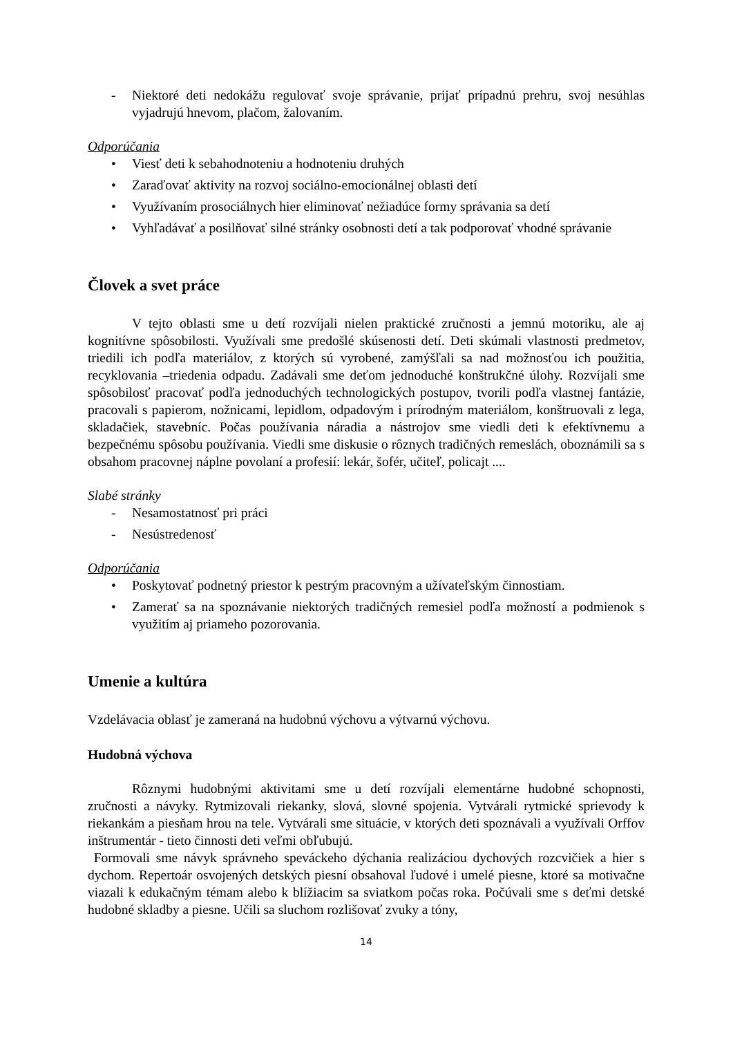- Niektoré deti nedokážu regulovať svoje správanie, prijať prípadnú prehru, svoj nesúhlas vyjadrujú hnevom, plačom, žalovaním.
Odporúčania
• Viesť deti k sebahodnoteniu a hodnoteniu druhých
• Zaraďovať aktivity na rozvoj sociálno-emocionálnej oblasti detí
• Využívaním prosociálnych hier eliminovať nežiadúce formy správania sa detí
• Vyhľadávať a posilňovať silné stránky osobnosti detí a tak podporovať vhodné správanie
Človek a svet práce
V tejto oblasti sme u detí rozvíjali nielen praktické zručnosti a jemnú motoriku, ale aj kognitívne spôsobilosti. Využívali sme predošlé skúsenosti detí. Deti skúmali vlastnosti predmetov, triedili ich podľa materiálov, z ktorých sú vyrobené, zamýšľali sa nad možnosťou ich použitia, recyklovania –triedenia odpadu. Zadávali sme deťom jednoduché konštrukčné úlohy. Rozvíjali sme spôsobilosť pracovať podľa jednoduchých technologických postupov, tvorili podľa vlastnej fantázie, pracovali s papierom, nožnicami, lepidlom, odpadovým i prírodným materiálom, konštruovali z lega, skladačiek, stavebníc. Počas používania náradia a nástrojov sme viedli deti k efektívnemu a bezpečnému spôsobu používania. Viedli sme diskusie o rôznych tradičných remeslách, oboznámili sa s obsahom pracovnej náplne povolaní a profesií: lekár, šofér, učiteľ, policajt ....
Slabé stránky
- Nesamostatnosť pri práci
- Nesústredenosť
Odporúčania
• Poskytovať podnetný priestor k pestrým pracovným a užívateľským činnostiam.
• Zamerať sa na spoznávanie niektorých tradičných remesiel podľa možností a podmienok s využitím aj priameho pozorovania.
Umenie a kultúra
Vzdelávacia oblasť je zameraná na hudobnú výchovu a výtvarnú výchovu.
Hudobná výchova
Rôznymi hudobnými aktivitami sme u detí rozvíjali elementárne hudobné schopnosti, zručnosti a návyky. Rytmizovali riekanky, slová, slovné spojenia. Vytvárali rytmické sprievody k riekankám a piesňam hrou na tele. Vytvárali sme situácie, v ktorých deti spoznávali a využívali Orffov inštrumentár - tieto činnosti deti veľmi obľubujú.
Formovali sme návyk správneho speváckeho dýchania realizáciou dychových rozcvičiek a hier s dychom. Repertoár osvojených detských piesní obsahoval ľudové i umelé piesne, ktoré sa motivačne viazali k edukačným témam alebo k blížiacim sa sviatkom počas roka. Počúvali sme s deťmi detské hudobné skladby a piesne. Učili sa sluchom rozlišovať zvuky a tóny,
14